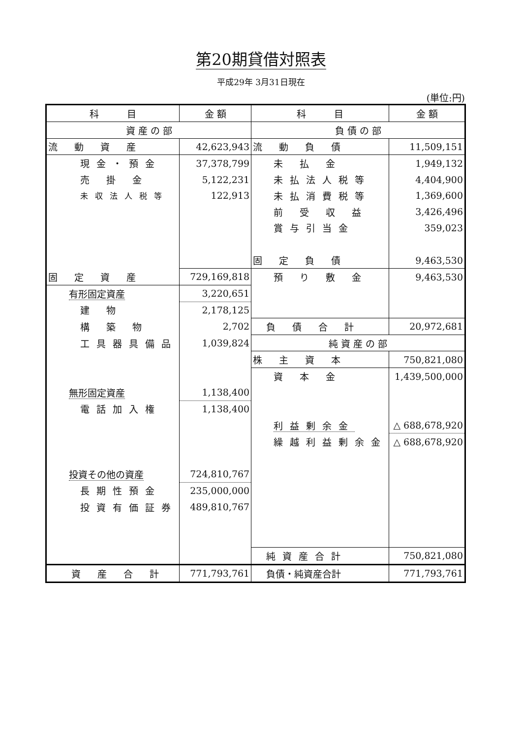第20期貸借対照表
平成29年 3月31日現在
(単位:円)
| 科 目 | 金 額 | 科 目 | 金 額 |
| --- | --- | --- | --- |
| 資 産 の 部 | | 負 債 の 部 | |
| 流 動 資 産 | 42,623,943 | 流 動 負 債 | 11,509,151 |
| 現金・預金 | 37,378,799 | 未 払 金 | 1,949,132 |
| 売 掛 金 | 5,122,231 | 未払法人税等 | 4,404,900 |
| 未収法人税等 | 122,913 | 未払消費税等 | 1,369,600 |
| | | 前 受 収 益 | 3,426,496 |
| | | 賞与引当金 | 359,023 |
| | | 固 定 負 債 | 9,463,530 |
| 固 定 資 産 | 729,169,818 | 預 り 敷 金 | 9,463,530 |
| 有形固定資産 | 3,220,651 | | |
| 建 物 | 2,178,125 | | |
| 構 築 物 | 2,702 | 負 債 合 計 | 20,972,681 |
| 工具器具備品 | 1,039,824 | 純 資 産 の 部 | |
| | | 株 主 資 本 | 750,821,080 |
| | | 資 本 金 | 1,439,500,000 |
| 無形固定資産 | 1,138,400 | | |
| 電話加入権 | 1,138,400 | | |
| | | 利益剰余金 | △ 688,678,920 |
| | | 繰越利益剰余金 | △ 688,678,920 |
| 投資その他の資産 | 724,810,767 | | |
| 長期性預金 | 235,000,000 | | |
| 投資有価証券 | 489,810,767 | | |
| | | 純資産合計 | 750,821,080 |
| 資 産 合 計 | 771,793,761 | 負債・純資産合計 | 771,793,761 |